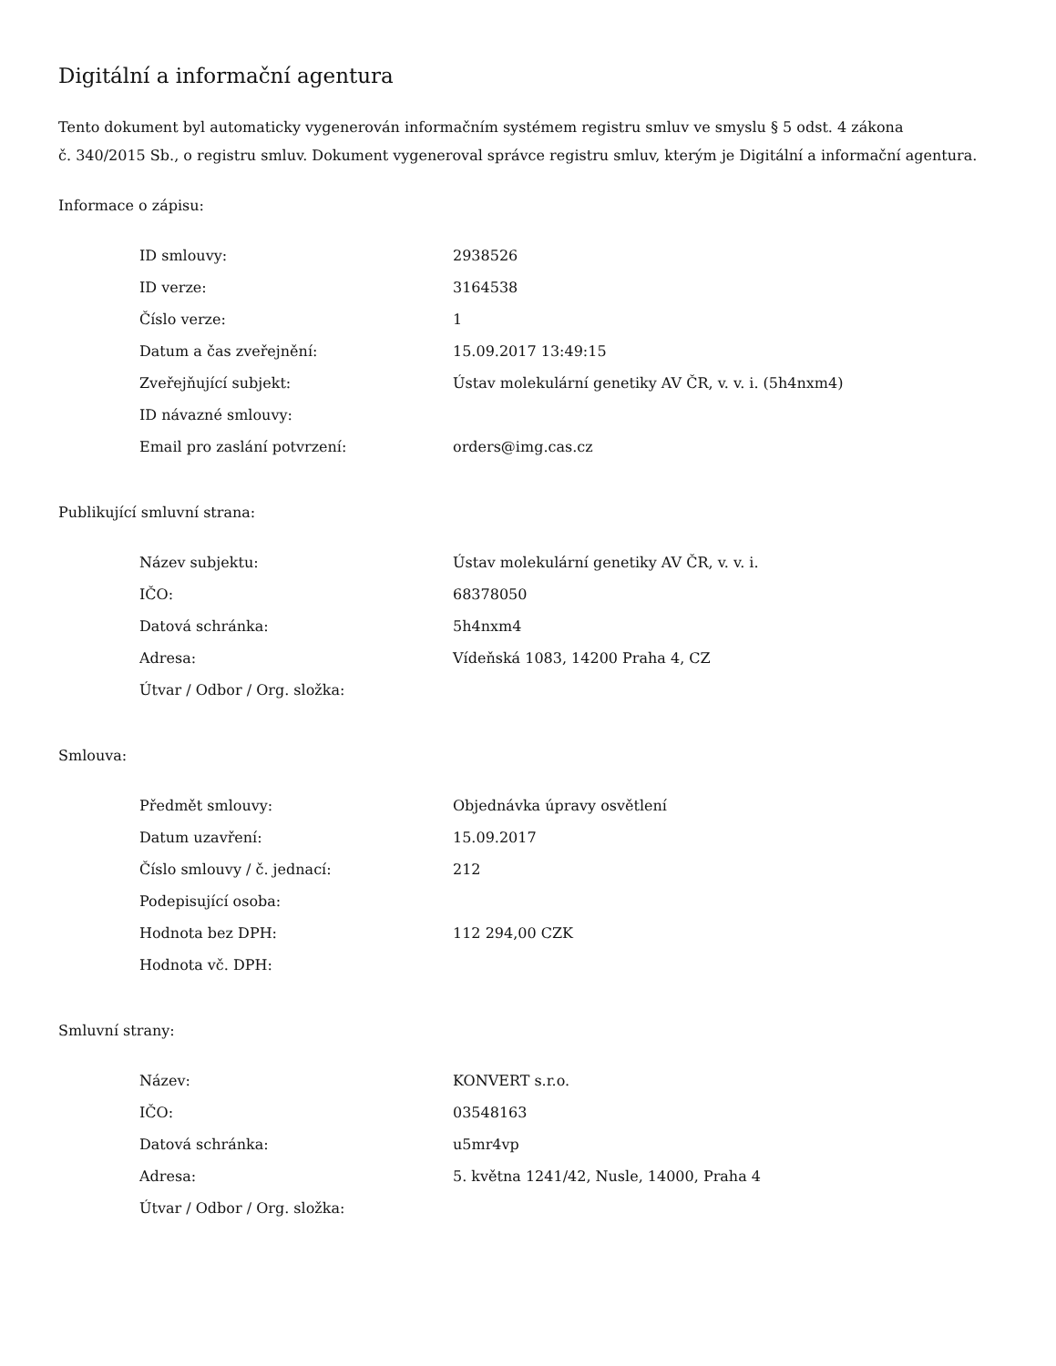Digitální a informační agentura
Tento dokument byl automaticky vygenerován informačním systémem registru smluv ve smyslu § 5 odst. 4 zákona
č. 340/2015 Sb., o registru smluv. Dokument vygeneroval správce registru smluv, kterým je Digitální a informační agentura.
Informace o zápisu:
| ID smlouvy: | 2938526 |
| ID verze: | 3164538 |
| Číslo verze: | 1 |
| Datum a čas zveřejnění: | 15.09.2017 13:49:15 |
| Zveřejňující subjekt: | Ústav molekulární genetiky AV ČR, v. v. i. (5h4nxm4) |
| ID návazné smlouvy: | |
| Email pro zaslání potvrzení: | orders@img.cas.cz |
Publikující smluvní strana:
| Název subjektu: | Ústav molekulární genetiky AV ČR, v. v. i. |
| IČO: | 68378050 |
| Datová schránka: | 5h4nxm4 |
| Adresa: | Vídeňská 1083, 14200 Praha 4, CZ |
| Útvar / Odbor / Org. složka: | |
Smlouva:
| Předmět smlouvy: | Objednávka úpravy osvětlení |
| Datum uzavření: | 15.09.2017 |
| Číslo smlouvy / č. jednací: | 212 |
| Podepisující osoba: | |
| Hodnota bez DPH: | 112 294,00 CZK |
| Hodnota vč. DPH: | |
Smluvní strany:
| Název: | KONVERT s.r.o. |
| IČO: | 03548163 |
| Datová schránka: | u5mr4vp |
| Adresa: | 5. května 1241/42, Nusle, 14000, Praha 4 |
| Útvar / Odbor / Org. složka: | |